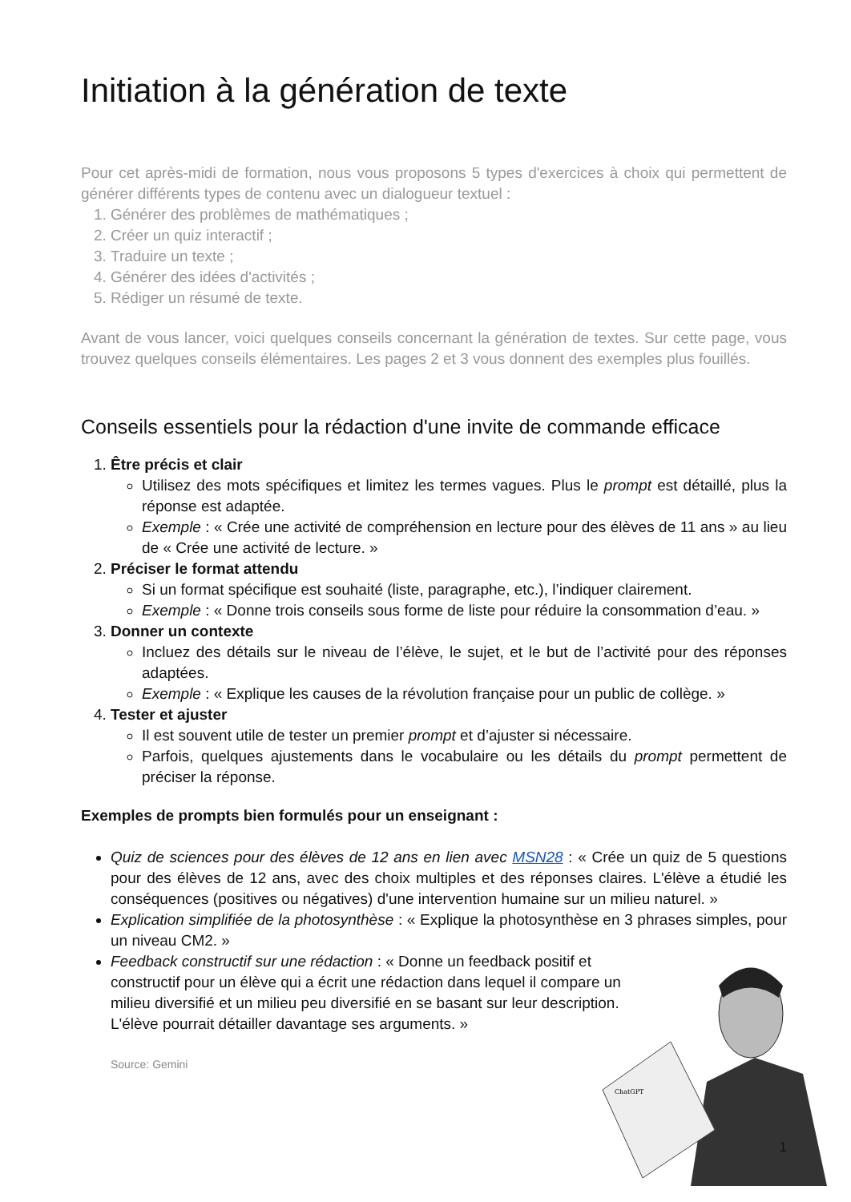Initiation à la génération de texte
Pour cet après-midi de formation, nous vous proposons 5 types d'exercices à choix qui permettent de générer différents types de contenu avec un dialogueur textuel :
1. Générer des problèmes de mathématiques ;
2. Créer un quiz interactif ;
3. Traduire un texte ;
4. Générer des idées d'activités ;
5. Rédiger un résumé de texte.
Avant de vous lancer, voici quelques conseils concernant la génération de textes. Sur cette page, vous trouvez quelques conseils élémentaires. Les pages 2 et 3 vous donnent des exemples plus fouillés.
Conseils essentiels pour la rédaction d'une invite de commande efficace
1. Être précis et clair
Utilisez des mots spécifiques et limitez les termes vagues. Plus le prompt est détaillé, plus la réponse est adaptée.
Exemple : « Crée une activité de compréhension en lecture pour des élèves de 11 ans » au lieu de « Crée une activité de lecture. »
2. Préciser le format attendu
Si un format spécifique est souhaité (liste, paragraphe, etc.), l’indiquer clairement.
Exemple : « Donne trois conseils sous forme de liste pour réduire la consommation d’eau. »
3. Donner un contexte
Incluez des détails sur le niveau de l’élève, le sujet, et le but de l’activité pour des réponses adaptées.
Exemple : « Explique les causes de la révolution française pour un public de collège. »
4. Tester et ajuster
Il est souvent utile de tester un premier prompt et d’ajuster si nécessaire.
Parfois, quelques ajustements dans le vocabulaire ou les détails du prompt permettent de préciser la réponse.
Exemples de prompts bien formulés pour un enseignant :
Quiz de sciences pour des élèves de 12 ans en lien avec MSN28 : « Crée un quiz de 5 questions pour des élèves de 12 ans, avec des choix multiples et des réponses claires. L'élève a étudié les conséquences (positives ou négatives) d'une intervention humaine sur un milieu naturel. »
Explication simplifiée de la photosynthèse : « Explique la photosynthèse en 3 phrases simples, pour un niveau CM2. »
Feedback constructif sur une rédaction : « Donne un feedback positif et constructif pour un élève qui a écrit une rédaction dans lequel il compare un milieu diversifié et un milieu peu diversifié en se basant sur leur description. L'élève pourrait détailler davantage ses arguments. »
Source: Gemini
ChatGPT
1